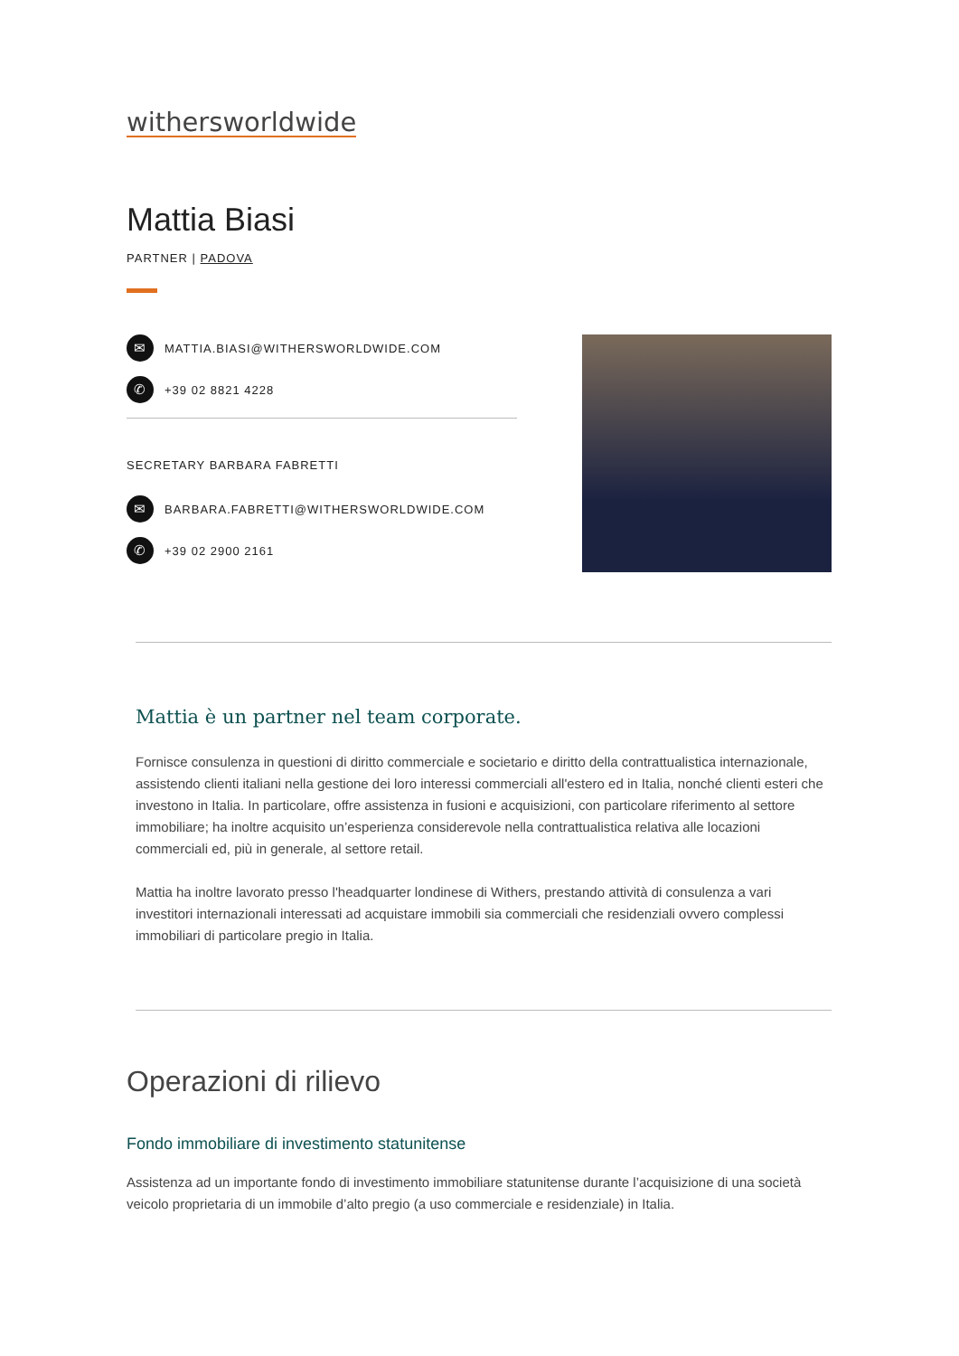withersworldwide
Mattia Biasi
PARTNER | PADOVA
✉ MATTIA.BIASI@WITHERSWORLDWIDE.COM
✆ +39 02 8821 4228
SECRETARY BARBARA FABRETTI
✉ BARBARA.FABRETTI@WITHERSWORLDWIDE.COM
✆ +39 02 2900 2161
Mattia è un partner nel team corporate.
Fornisce consulenza in questioni di diritto commerciale e societario e diritto della contrattualistica internazionale, assistendo clienti italiani nella gestione dei loro interessi commerciali all'estero ed in Italia, nonché clienti esteri che investono in Italia. In particolare, offre assistenza in fusioni e acquisizioni, con particolare riferimento al settore immobiliare; ha inoltre acquisito un’esperienza considerevole nella contrattualistica relativa alle locazioni commerciali ed, più in generale, al settore retail.
Mattia ha inoltre lavorato presso l'headquarter londinese di Withers, prestando attività di consulenza a vari investitori internazionali interessati ad acquistare immobili sia commerciali che residenziali ovvero complessi immobiliari di particolare pregio in Italia.
Operazioni di rilievo
Fondo immobiliare di investimento statunitense
Assistenza ad un importante fondo di investimento immobiliare statunitense durante l’acquisizione di una società veicolo proprietaria di un immobile d’alto pregio (a uso commerciale e residenziale) in Italia.